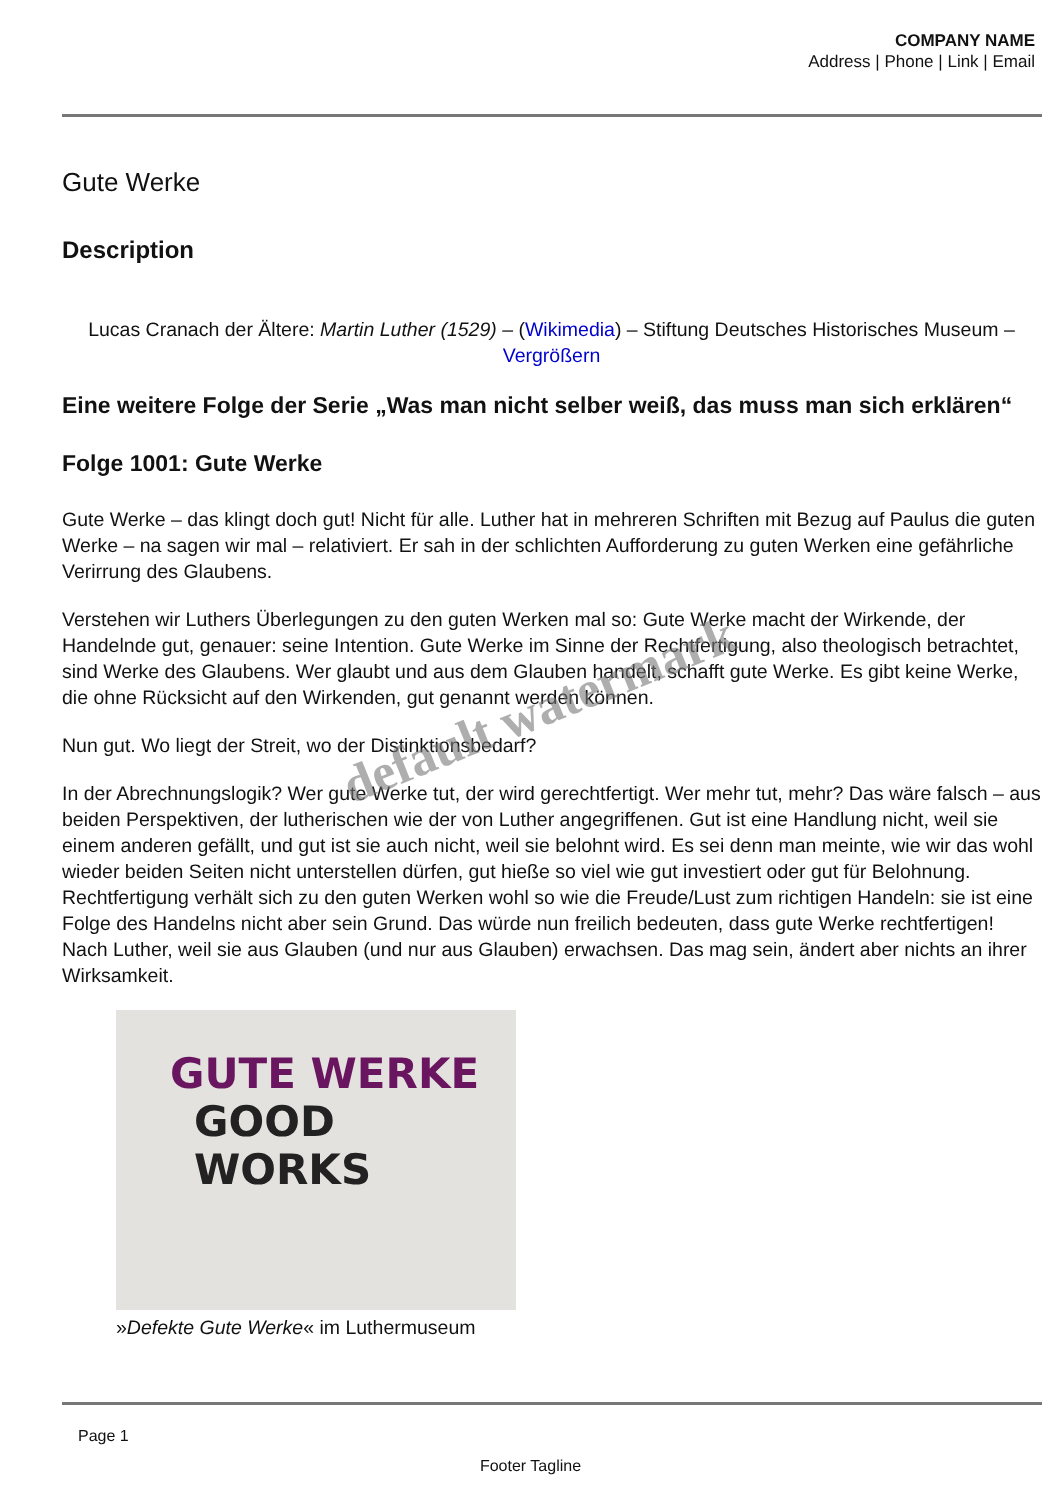COMPANY NAME
Address | Phone | Link | Email
Gute Werke
Description
Lucas Cranach der Ältere: Martin Luther (1529) – (Wikimedia) – Stiftung Deutsches Historisches Museum – Vergrößern
Eine weitere Folge der Serie „Was man nicht selber weiß, das muss man sich erklären“
Folge 1001: Gute Werke
Gute Werke – das klingt doch gut! Nicht für alle. Luther hat in mehreren Schriften mit Bezug auf Paulus die guten Werke – na sagen wir mal – relativiert. Er sah in der schlichten Aufforderung zu guten Werken eine gefährliche Verirrung des Glaubens.
Verstehen wir Luthers Überlegungen zu den guten Werken mal so: Gute Werke macht der Wirkende, der Handelnde gut, genauer: seine Intention. Gute Werke im Sinne der Rechtfertigung, also theologisch betrachtet, sind Werke des Glaubens. Wer glaubt und aus dem Glauben handelt, schafft gute Werke. Es gibt keine Werke, die ohne Rücksicht auf den Wirkenden, gut genannt werden können.
Nun gut. Wo liegt der Streit, wo der Distinktionsbedarf?
In der Abrechnungslogik? Wer gute Werke tut, der wird gerechtfertigt. Wer mehr tut, mehr? Das wäre falsch – aus beiden Perspektiven, der lutherischen wie der von Luther angegriffenen. Gut ist eine Handlung nicht, weil sie einem anderen gefällt, und gut ist sie auch nicht, weil sie belohnt wird. Es sei denn man meinte, wie wir das wohl wieder beiden Seiten nicht unterstellen dürfen, gut hieße so viel wie gut investiert oder gut für Belohnung. Rechtfertigung verhält sich zu den guten Werken wohl so wie die Freude/Lust zum richtigen Handeln: sie ist eine Folge des Handelns nicht aber sein Grund. Das würde nun freilich bedeuten, dass gute Werke rechtfertigen! Nach Luther, weil sie aus Glauben (und nur aus Glauben) erwachsen. Das mag sein, ändert aber nichts an ihrer Wirksamkeit.
GUTE WERKE
GOOD WORKS
»Defekte Gute Werke« im Luthermuseum
Page 1
Footer Tagline
default watermark